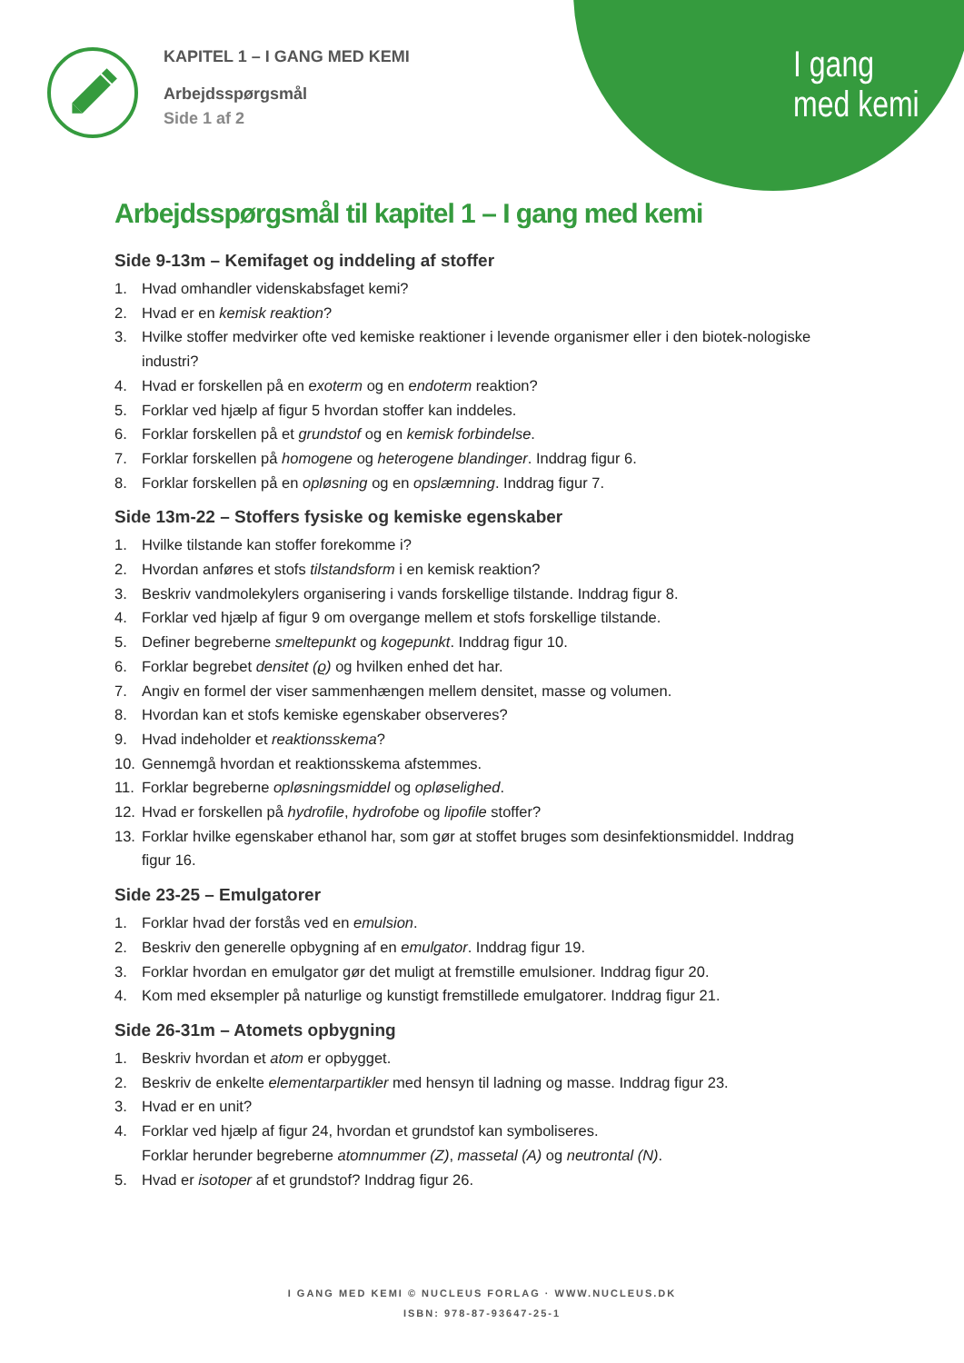I gang
med kemi
KAPITEL 1 – I GANG MED KEMI
Arbejdsspørgsmål
Side 1 af 2
Arbejdsspørgsmål til kapitel 1 – I gang med kemi
Side 9-13m – Kemifaget og inddeling af stoffer
1. Hvad omhandler videnskabsfaget kemi?
2. Hvad er en kemisk reaktion?
3. Hvilke stoffer medvirker ofte ved kemiske reaktioner i levende organismer eller i den biotek-nologiske industri?
4. Hvad er forskellen på en exoterm og en endoterm reaktion?
5. Forklar ved hjælp af figur 5 hvordan stoffer kan inddeles.
6. Forklar forskellen på et grundstof og en kemisk forbindelse.
7. Forklar forskellen på homogene og heterogene blandinger. Inddrag figur 6.
8. Forklar forskellen på en opløsning og en opslæmning. Inddrag figur 7.
Side 13m-22 – Stoffers fysiske og kemiske egenskaber
1. Hvilke tilstande kan stoffer forekomme i?
2. Hvordan anføres et stofs tilstandsform i en kemisk reaktion?
3. Beskriv vandmolekylers organisering i vands forskellige tilstande. Inddrag figur 8.
4. Forklar ved hjælp af figur 9 om overgange mellem et stofs forskellige tilstande.
5. Definer begreberne smeltepunkt og kogepunkt. Inddrag figur 10.
6. Forklar begrebet densitet (ϱ) og hvilken enhed det har.
7. Angiv en formel der viser sammenhængen mellem densitet, masse og volumen.
8. Hvordan kan et stofs kemiske egenskaber observeres?
9. Hvad indeholder et reaktionsskema?
10. Gennemgå hvordan et reaktionsskema afstemmes.
11. Forklar begreberne opløsningsmiddel og opløselighed.
12. Hvad er forskellen på hydrofile, hydrofobe og lipofile stoffer?
13. Forklar hvilke egenskaber ethanol har, som gør at stoffet bruges som desinfektionsmiddel. Inddrag figur 16.
Side 23-25 – Emulgatorer
1. Forklar hvad der forstås ved en emulsion.
2. Beskriv den generelle opbygning af en emulgator. Inddrag figur 19.
3. Forklar hvordan en emulgator gør det muligt at fremstille emulsioner. Inddrag figur 20.
4. Kom med eksempler på naturlige og kunstigt fremstillede emulgatorer. Inddrag figur 21.
Side 26-31m – Atomets opbygning
1. Beskriv hvordan et atom er opbygget.
2. Beskriv de enkelte elementarpartikler med hensyn til ladning og masse. Inddrag figur 23.
3. Hvad er en unit?
4. Forklar ved hjælp af figur 24, hvordan et grundstof kan symboliseres.
Forklar herunder begreberne atomnummer (Z), massetal (A) og neutrontal (N).
5. Hvad er isotoper af et grundstof? Inddrag figur 26.
I GANG MED KEMI © NUCLEUS FORLAG · WWW.NUCLEUS.DK
ISBN: 978-87-93647-25-1